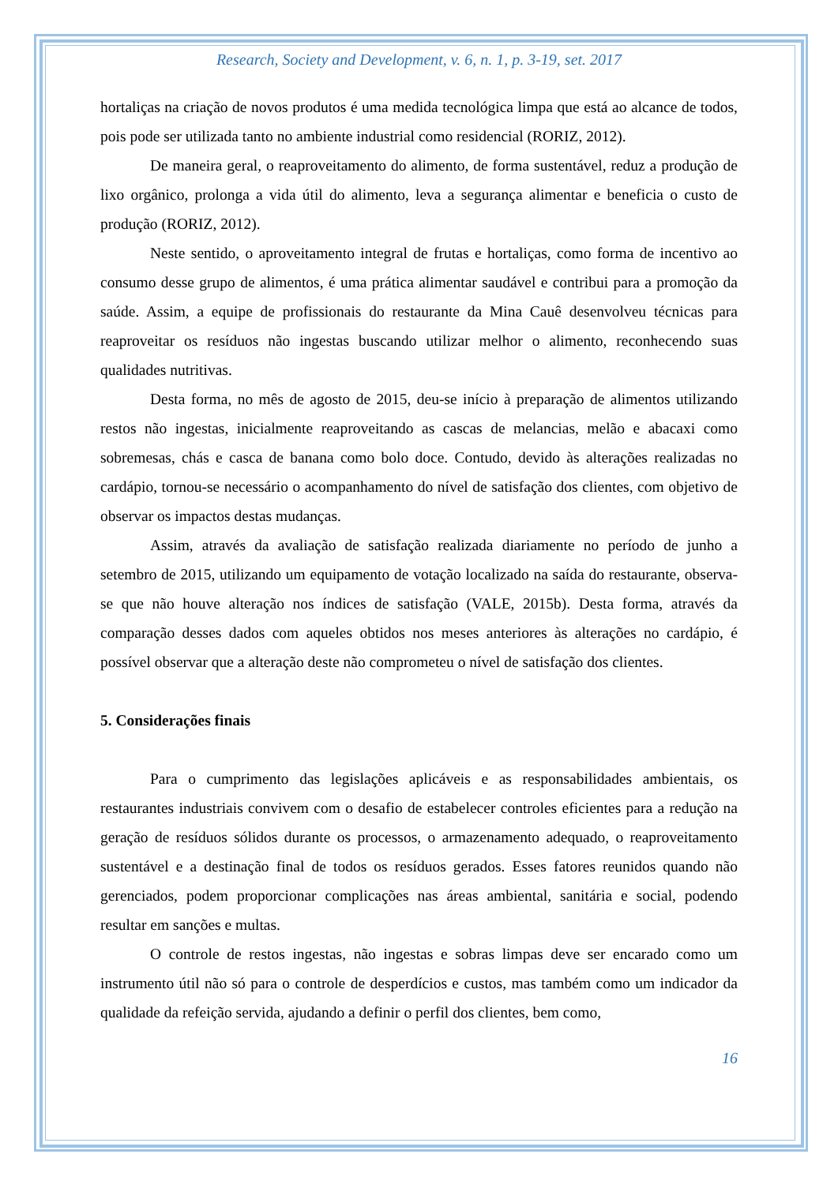Research, Society and Development, v. 6, n. 1, p. 3-19, set. 2017
hortaliças na criação de novos produtos é uma medida tecnológica limpa que está ao alcance de todos, pois pode ser utilizada tanto no ambiente industrial como residencial (RORIZ, 2012).
De maneira geral, o reaproveitamento do alimento, de forma sustentável, reduz a produção de lixo orgânico, prolonga a vida útil do alimento, leva a segurança alimentar e beneficia o custo de produção (RORIZ, 2012).
Neste sentido, o aproveitamento integral de frutas e hortaliças, como forma de incentivo ao consumo desse grupo de alimentos, é uma prática alimentar saudável e contribui para a promoção da saúde. Assim, a equipe de profissionais do restaurante da Mina Cauê desenvolveu técnicas para reaproveitar os resíduos não ingestas buscando utilizar melhor o alimento, reconhecendo suas qualidades nutritivas.
Desta forma, no mês de agosto de 2015, deu-se início à preparação de alimentos utilizando restos não ingestas, inicialmente reaproveitando as cascas de melancias, melão e abacaxi como sobremesas, chás e casca de banana como bolo doce. Contudo, devido às alterações realizadas no cardápio, tornou-se necessário o acompanhamento do nível de satisfação dos clientes, com objetivo de observar os impactos destas mudanças.
Assim, através da avaliação de satisfação realizada diariamente no período de junho a setembro de 2015, utilizando um equipamento de votação localizado na saída do restaurante, observa-se que não houve alteração nos índices de satisfação (VALE, 2015b). Desta forma, através da comparação desses dados com aqueles obtidos nos meses anteriores às alterações no cardápio, é possível observar que a alteração deste não comprometeu o nível de satisfação dos clientes.
5. Considerações finais
Para o cumprimento das legislações aplicáveis e as responsabilidades ambientais, os restaurantes industriais convivem com o desafio de estabelecer controles eficientes para a redução na geração de resíduos sólidos durante os processos, o armazenamento adequado, o reaproveitamento sustentável e a destinação final de todos os resíduos gerados. Esses fatores reunidos quando não gerenciados, podem proporcionar complicações nas áreas ambiental, sanitária e social, podendo resultar em sanções e multas.
O controle de restos ingestas, não ingestas e sobras limpas deve ser encarado como um instrumento útil não só para o controle de desperdícios e custos, mas também como um indicador da qualidade da refeição servida, ajudando a definir o perfil dos clientes, bem como,
16